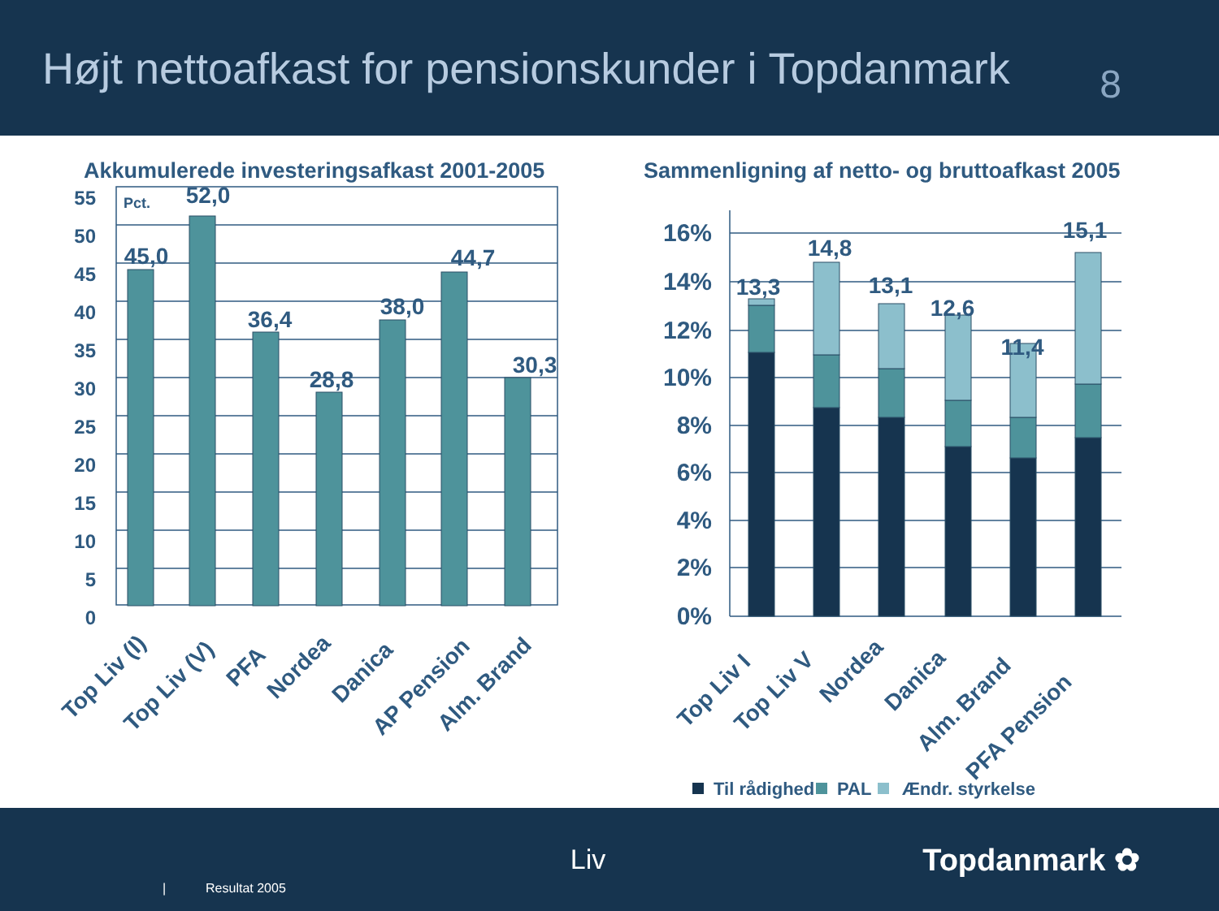Højt nettoafkast for pensionskunder i Topdanmark
8
Akkumulerede investeringsafkast 2001-2005
Sammenligning af netto- og bruttoafkast 2005
55
50
45
40
35
30
25
20
15
10
5
0
Pct.
45,0
52,0
36,4
28,8
38,0
44,7
30,3
Top Liv (I)
Top Liv (V)
PFA
Nordea
Danica
AP Pension
Alm. Brand
16%
14%
12%
10%
8%
6%
4%
2%
0%
13,3
14,8
13,1
12,6
11,4
15,1
Top Liv I
Top Liv V
Nordea
Danica
Alm. Brand
PFA Pension
Til rådighed
PAL
Ændr. styrkelse
| Resultat 2005 Liv Topdanmark ✿